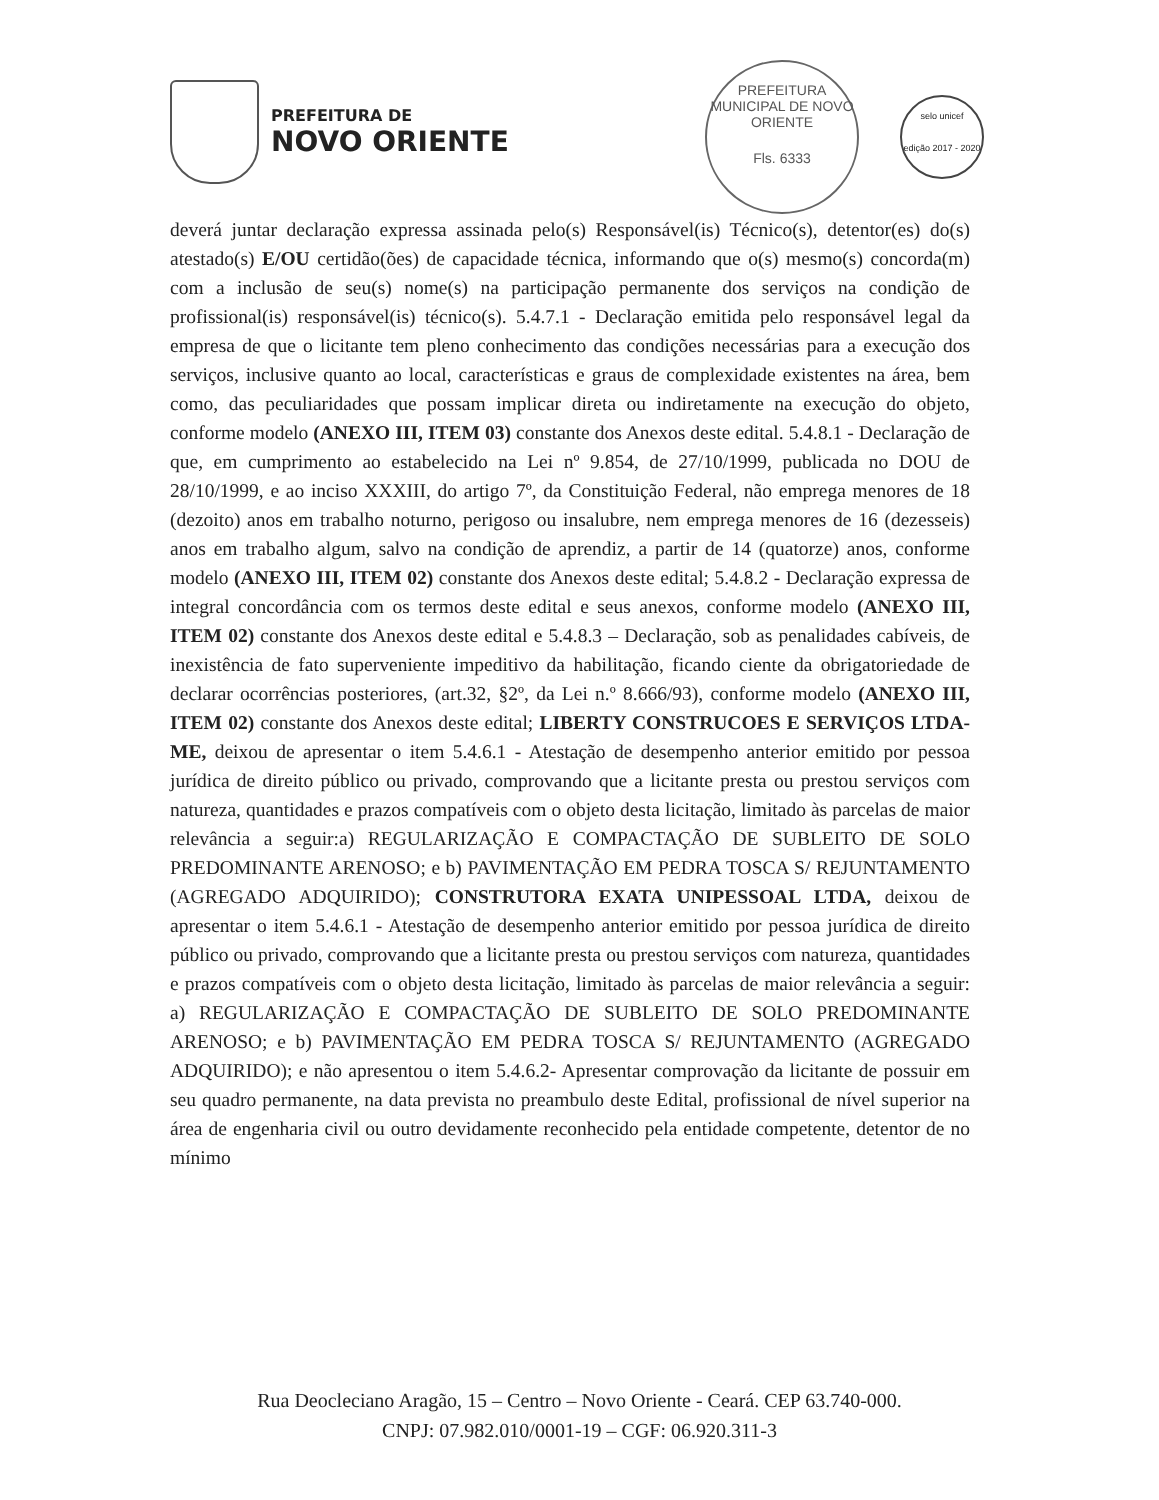PREFEITURA DE
NOVO ORIENTE
PREFEITURA MUNICIPAL DE NOVO ORIENTE
Fls. 6333
selo unicef
edição 2017 - 2020
deverá juntar declaração expressa assinada pelo(s) Responsável(is) Técnico(s), detentor(es) do(s) atestado(s) E/OU certidão(ões) de capacidade técnica, informando que o(s) mesmo(s) concorda(m) com a inclusão de seu(s) nome(s) na participação permanente dos serviços na condição de profissional(is) responsável(is) técnico(s). 5.4.7.1 - Declaração emitida pelo responsável legal da empresa de que o licitante tem pleno conhecimento das condições necessárias para a execução dos serviços, inclusive quanto ao local, características e graus de complexidade existentes na área, bem como, das peculiaridades que possam implicar direta ou indiretamente na execução do objeto, conforme modelo (ANEXO III, ITEM 03) constante dos Anexos deste edital. 5.4.8.1 - Declaração de que, em cumprimento ao estabelecido na Lei nº 9.854, de 27/10/1999, publicada no DOU de 28/10/1999, e ao inciso XXXIII, do artigo 7º, da Constituição Federal, não emprega menores de 18 (dezoito) anos em trabalho noturno, perigoso ou insalubre, nem emprega menores de 16 (dezesseis) anos em trabalho algum, salvo na condição de aprendiz, a partir de 14 (quatorze) anos, conforme modelo (ANEXO III, ITEM 02) constante dos Anexos deste edital; 5.4.8.2 - Declaração expressa de integral concordância com os termos deste edital e seus anexos, conforme modelo (ANEXO III, ITEM 02) constante dos Anexos deste edital e 5.4.8.3 – Declaração, sob as penalidades cabíveis, de inexistência de fato superveniente impeditivo da habilitação, ficando ciente da obrigatoriedade de declarar ocorrências posteriores, (art.32, §2º, da Lei n.º 8.666/93), conforme modelo (ANEXO III, ITEM 02) constante dos Anexos deste edital; LIBERTY CONSTRUCOES E SERVIÇOS LTDA-ME, deixou de apresentar o item 5.4.6.1 - Atestação de desempenho anterior emitido por pessoa jurídica de direito público ou privado, comprovando que a licitante presta ou prestou serviços com natureza, quantidades e prazos compatíveis com o objeto desta licitação, limitado às parcelas de maior relevância a seguir:a) REGULARIZAÇÃO E COMPACTAÇÃO DE SUBLEITO DE SOLO PREDOMINANTE ARENOSO; e b) PAVIMENTAÇÃO EM PEDRA TOSCA S/ REJUNTAMENTO (AGREGADO ADQUIRIDO); CONSTRUTORA EXATA UNIPESSOAL LTDA, deixou de apresentar o item 5.4.6.1 - Atestação de desempenho anterior emitido por pessoa jurídica de direito público ou privado, comprovando que a licitante presta ou prestou serviços com natureza, quantidades e prazos compatíveis com o objeto desta licitação, limitado às parcelas de maior relevância a seguir: a) REGULARIZAÇÃO E COMPACTAÇÃO DE SUBLEITO DE SOLO PREDOMINANTE ARENOSO; e b) PAVIMENTAÇÃO EM PEDRA TOSCA S/ REJUNTAMENTO (AGREGADO ADQUIRIDO); e não apresentou o item 5.4.6.2- Apresentar comprovação da licitante de possuir em seu quadro permanente, na data prevista no preambulo deste Edital, profissional de nível superior na área de engenharia civil ou outro devidamente reconhecido pela entidade competente, detentor de no mínimo
Rua Deocleciano Aragão, 15 – Centro – Novo Oriente - Ceará. CEP 63.740-000.
CNPJ: 07.982.010/0001-19 – CGF: 06.920.311-3